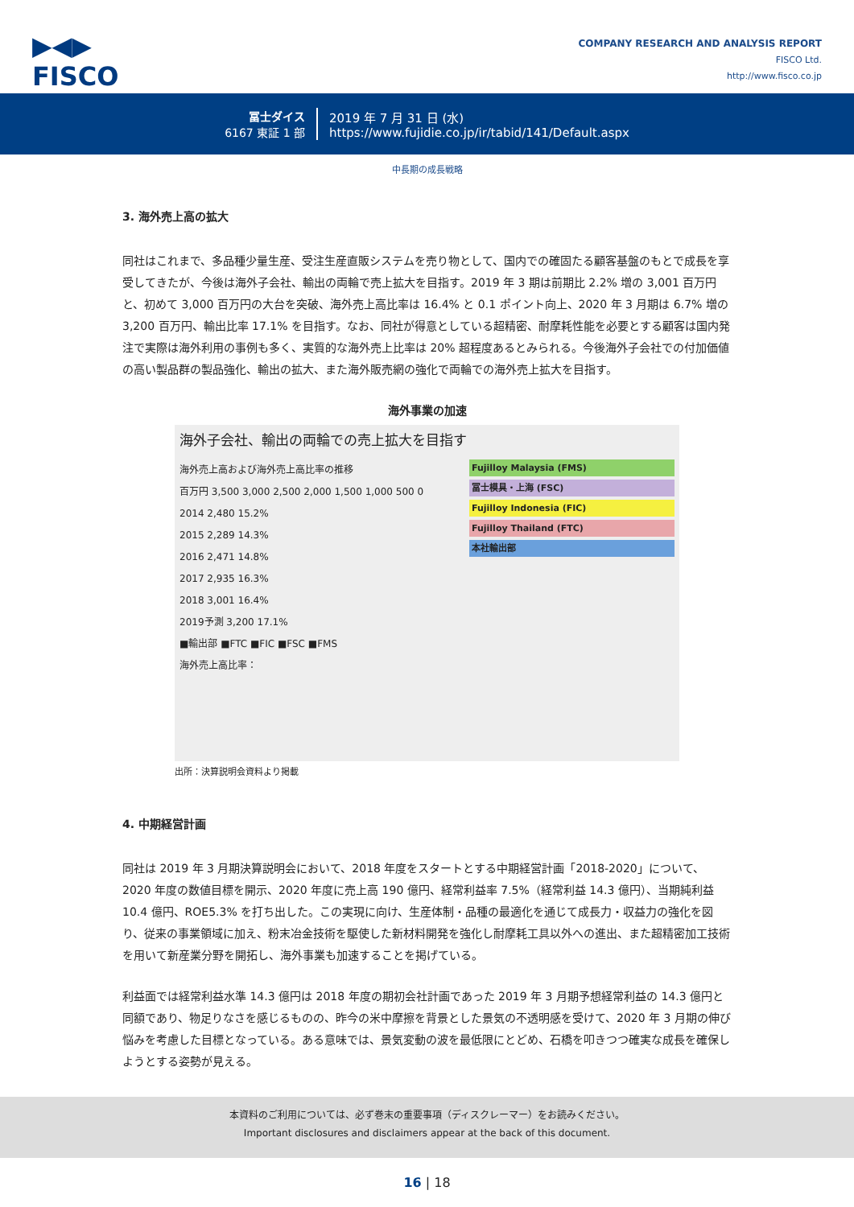▶◀▶
FISCO
COMPANY RESEARCH AND ANALYSIS REPORT
FISCO Ltd.
http://www.fisco.co.jp
冨士ダイス
6167 東証 1 部
2019 年 7 月 31 日 (水)
https://www.fujidie.co.jp/ir/tabid/141/Default.aspx
中長期の成長戦略
3. 海外売上高の拡大
同社はこれまで、多品種少量生産、受注生産直販システムを売り物として、国内での確固たる顧客基盤のもとで成長を享受してきたが、今後は海外子会社、輸出の両輪で売上拡大を目指す。2019 年 3 期は前期比 2.2% 増の 3,001 百万円と、初めて 3,000 百万円の大台を突破、海外売上高比率は 16.4% と 0.1 ポイント向上、2020 年 3 月期は 6.7% 増の 3,200 百万円、輸出比率 17.1% を目指す。なお、同社が得意としている超精密、耐摩耗性能を必要とする顧客は国内発注で実際は海外利用の事例も多く、実質的な海外売上比率は 20% 超程度あるとみられる。今後海外子会社での付加価値の高い製品群の製品強化、輸出の拡大、また海外販売網の強化で両輪での海外売上拡大を目指す。
海外事業の加速
海外子会社、輸出の両輪での売上拡大を目指す
海外売上高および海外売上高比率の推移
百万円 3,500 3,000 2,500 2,000 1,500 1,000 500 0
2014 2,480 15.2%
2015 2,289 14.3%
2016 2,471 14.8%
2017 2,935 16.3%
2018 3,001 16.4%
2019予測 3,200 17.1%
■輸出部 ■FTC ■FIC ■FSC ■FMS
海外売上高比率：
Fujilloy Malaysia (FMS)
冨士模具・上海 (FSC)
Fujilloy Indonesia (FIC)
Fujilloy Thailand (FTC)
本社輸出部
出所：決算説明会資料より掲載
4. 中期経営計画
同社は 2019 年 3 月期決算説明会において、2018 年度をスタートとする中期経営計画「2018-2020」について、2020 年度の数値目標を開示、2020 年度に売上高 190 億円、経常利益率 7.5%（経常利益 14.3 億円）、当期純利益 10.4 億円、ROE5.3% を打ち出した。この実現に向け、生産体制・品種の最適化を通じて成長力・収益力の強化を図り、従来の事業領域に加え、粉末冶金技術を駆使した新材料開発を強化し耐摩耗工具以外への進出、また超精密加工技術を用いて新産業分野を開拓し、海外事業も加速することを掲げている。
利益面では経常利益水準 14.3 億円は 2018 年度の期初会社計画であった 2019 年 3 月期予想経常利益の 14.3 億円と同額であり、物足りなさを感じるものの、昨今の米中摩擦を背景とした景気の不透明感を受けて、2020 年 3 月期の伸び悩みを考慮した目標となっている。ある意味では、景気変動の波を最低限にとどめ、石橋を叩きつつ確実な成長を確保しようとする姿勢が見える。
本資料のご利用については、必ず巻末の重要事項（ディスクレーマー）をお読みください。
Important disclosures and disclaimers appear at the back of this document.
16 | 18